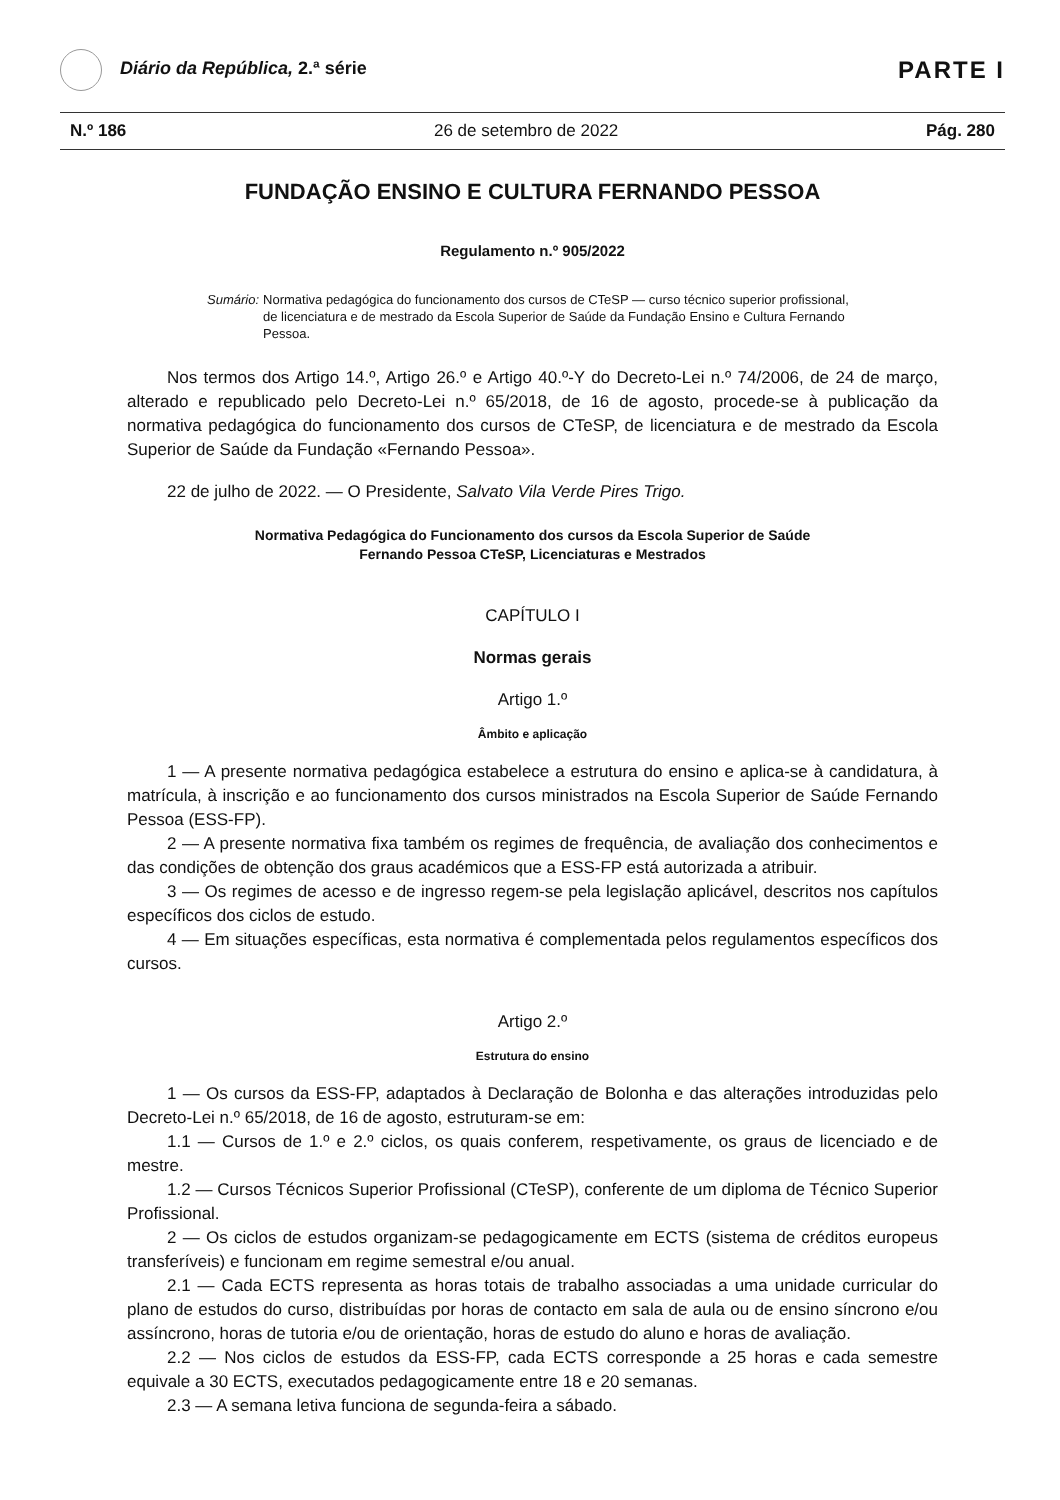Diário da República, 2.ª série
PARTE I
N.º 186 26 de setembro de 2022 Pág. 280
FUNDAÇÃO ENSINO E CULTURA FERNANDO PESSOA
Regulamento n.º 905/2022
Sumário: Normativa pedagógica do funcionamento dos cursos de CTeSP — curso técnico superior profissional, de licenciatura e de mestrado da Escola Superior de Saúde da Fundação Ensino e Cultura Fernando Pessoa.
Nos termos dos Artigo 14.º, Artigo 26.º e Artigo 40.º-Y do Decreto-Lei n.º 74/2006, de 24 de março, alterado e republicado pelo Decreto-Lei n.º 65/2018, de 16 de agosto, procede-se à publicação da normativa pedagógica do funcionamento dos cursos de CTeSP, de licenciatura e de mestrado da Escola Superior de Saúde da Fundação «Fernando Pessoa».
22 de julho de 2022. — O Presidente, Salvato Vila Verde Pires Trigo.
Normativa Pedagógica do Funcionamento dos cursos da Escola Superior de Saúde
Fernando Pessoa CTeSP, Licenciaturas e Mestrados
CAPÍTULO I
Normas gerais
Artigo 1.º
Âmbito e aplicação
1 — A presente normativa pedagógica estabelece a estrutura do ensino e aplica-se à candidatura, à matrícula, à inscrição e ao funcionamento dos cursos ministrados na Escola Superior de Saúde Fernando Pessoa (ESS-FP).
2 — A presente normativa fixa também os regimes de frequência, de avaliação dos conhecimentos e das condições de obtenção dos graus académicos que a ESS-FP está autorizada a atribuir.
3 — Os regimes de acesso e de ingresso regem-se pela legislação aplicável, descritos nos capítulos específicos dos ciclos de estudo.
4 — Em situações específicas, esta normativa é complementada pelos regulamentos específicos dos cursos.
Artigo 2.º
Estrutura do ensino
1 — Os cursos da ESS-FP, adaptados à Declaração de Bolonha e das alterações introduzidas pelo Decreto-Lei n.º 65/2018, de 16 de agosto, estruturam-se em:
1.1 — Cursos de 1.º e 2.º ciclos, os quais conferem, respetivamente, os graus de licenciado e de mestre.
1.2 — Cursos Técnicos Superior Profissional (CTeSP), conferente de um diploma de Técnico Superior Profissional.
2 — Os ciclos de estudos organizam-se pedagogicamente em ECTS (sistema de créditos europeus transferíveis) e funcionam em regime semestral e/ou anual.
2.1 — Cada ECTS representa as horas totais de trabalho associadas a uma unidade curricular do plano de estudos do curso, distribuídas por horas de contacto em sala de aula ou de ensino síncrono e/ou assíncrono, horas de tutoria e/ou de orientação, horas de estudo do aluno e horas de avaliação.
2.2 — Nos ciclos de estudos da ESS-FP, cada ECTS corresponde a 25 horas e cada semestre equivale a 30 ECTS, executados pedagogicamente entre 18 e 20 semanas.
2.3 — A semana letiva funciona de segunda-feira a sábado.